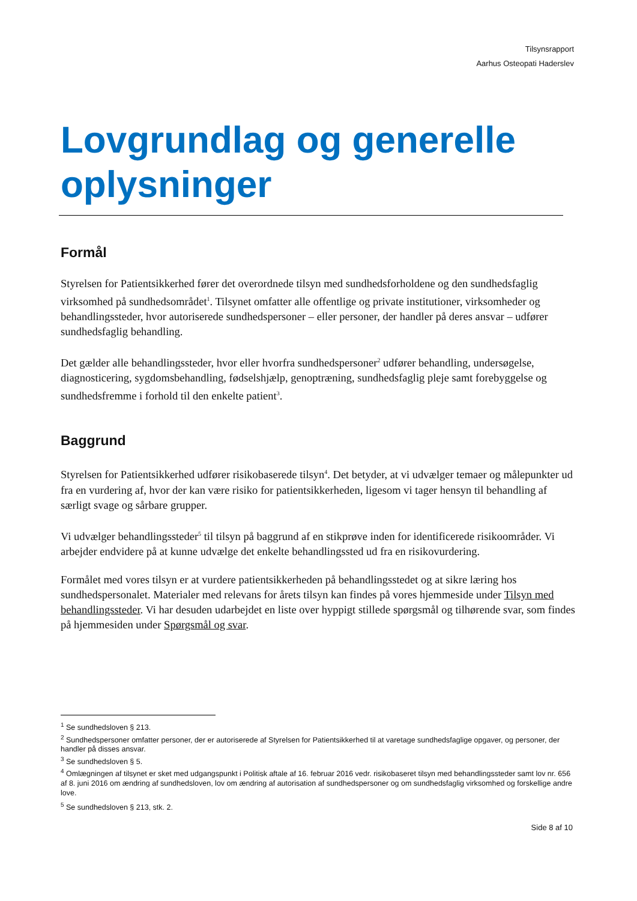Tilsynsrapport
Aarhus Osteopati Haderslev
Lovgrundlag og generelle oplysninger
Formål
Styrelsen for Patientsikkerhed fører det overordnede tilsyn med sundhedsforholdene og den sundhedsfaglig virksomhed på sundhedsområdet<sup>1</sup>. Tilsynet omfatter alle offentlige og private institutioner, virksomheder og behandlingssteder, hvor autoriserede sundhedspersoner – eller personer, der handler på deres ansvar – udfører sundhedsfaglig behandling.
Det gælder alle behandlingssteder, hvor eller hvorfra sundhedspersoner<sup>2</sup> udfører behandling, undersøgelse, diagnosticering, sygdomsbehandling, fødselshjælp, genoptræning, sundhedsfaglig pleje samt forebyggelse og sundhedsfremme i forhold til den enkelte patient<sup>3</sup>.
Baggrund
Styrelsen for Patientsikkerhed udfører risikobaserede tilsyn<sup>4</sup>. Det betyder, at vi udvælger temaer og målepunkter ud fra en vurdering af, hvor der kan være risiko for patientsikkerheden, ligesom vi tager hensyn til behandling af særligt svage og sårbare grupper.
Vi udvælger behandlingssteder<sup>5</sup> til tilsyn på baggrund af en stikprøve inden for identificerede risikoområder. Vi arbejder endvidere på at kunne udvælge det enkelte behandlingssted ud fra en risikovurdering.
Formålet med vores tilsyn er at vurdere patientsikkerheden på behandlingsstedet og at sikre læring hos sundhedspersonalet. Materialer med relevans for årets tilsyn kan findes på vores hjemmeside under Tilsyn med behandlingssteder. Vi har desuden udarbejdet en liste over hyppigt stillede spørgsmål og tilhørende svar, som findes på hjemmesiden under Spørgsmål og svar.
<sup>1</sup> Se sundhedsloven § 213.
<sup>2</sup> Sundhedspersoner omfatter personer, der er autoriserede af Styrelsen for Patientsikkerhed til at varetage sundhedsfaglige opgaver, og personer, der handler på disses ansvar.
<sup>3</sup> Se sundhedsloven § 5.
<sup>4</sup> Omlægningen af tilsynet er sket med udgangspunkt i Politisk aftale af 16. februar 2016 vedr. risikobaseret tilsyn med behandlingssteder samt lov nr. 656 af 8. juni 2016 om ændring af sundhedsloven, lov om ændring af autorisation af sundhedspersoner og om sundhedsfaglig virksomhed og forskellige andre love.
<sup>5</sup> Se sundhedsloven § 213, stk. 2.
Side 8 af 10